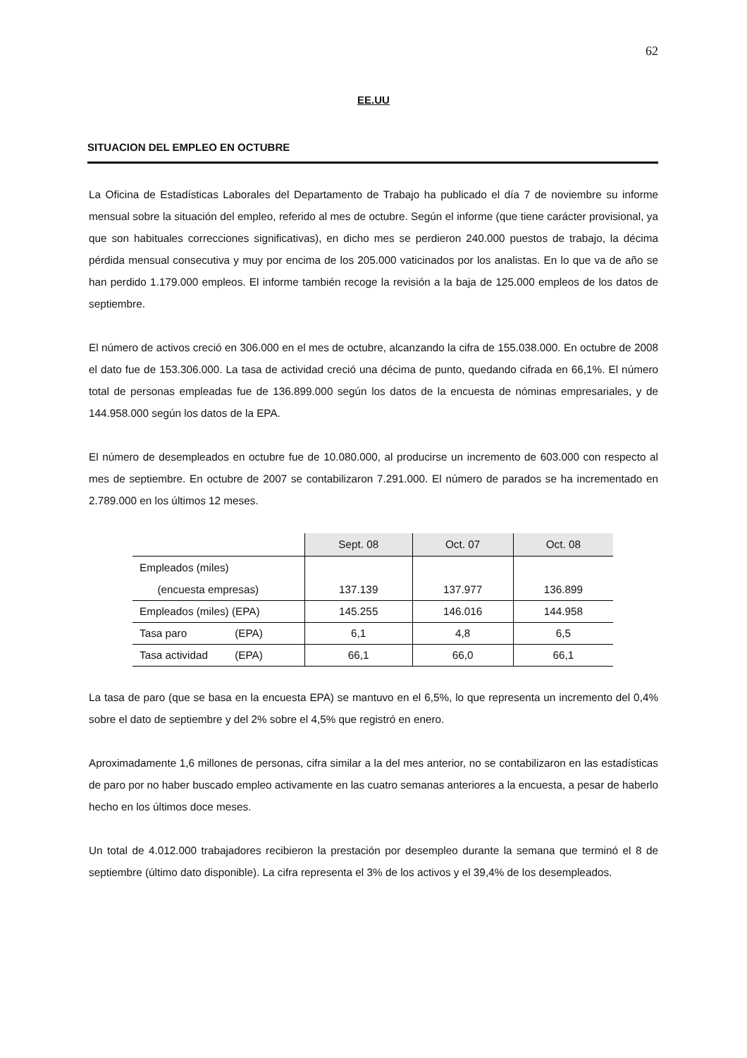62
EE.UU
SITUACION DEL EMPLEO EN OCTUBRE
La Oficina de Estadísticas Laborales del Departamento de Trabajo ha publicado el día 7 de noviembre su informe mensual sobre la situación del empleo, referido al mes de octubre. Según el informe (que tiene carácter provisional, ya que son habituales correcciones significativas), en dicho mes se perdieron 240.000 puestos de trabajo, la décima pérdida mensual consecutiva y muy por encima de los 205.000 vaticinados por los analistas. En lo que va de año se han perdido 1.179.000 empleos. El informe también recoge la revisión a la baja de 125.000 empleos de los datos de septiembre.
El número de activos creció en 306.000 en el mes de octubre, alcanzando la cifra de 155.038.000. En octubre de 2008 el dato fue de 153.306.000. La tasa de actividad creció una décima de punto, quedando cifrada en 66,1%. El número total de personas empleadas fue de 136.899.000 según los datos de la encuesta de nóminas empresariales, y de 144.958.000 según los datos de la EPA.
El número de desempleados en octubre fue de 10.080.000, al producirse un incremento de 603.000 con respecto al mes de septiembre. En octubre de 2007 se contabilizaron 7.291.000. El número de parados se ha incrementado en 2.789.000 en los últimos 12 meses.
| | Sept. 08 | Oct. 07 | Oct. 08 |
| --- | --- | --- | --- |
| Empleados (miles) (encuesta empresas) | 137.139 | 137.977 | 136.899 |
| Empleados (miles) (EPA) | 145.255 | 146.016 | 144.958 |
| Tasa paro (EPA) | 6,1 | 4,8 | 6,5 |
| Tasa actividad (EPA) | 66,1 | 66,0 | 66,1 |
La tasa de paro (que se basa en la encuesta EPA) se mantuvo en el 6,5%, lo que representa un incremento del 0,4% sobre el dato de septiembre y del 2% sobre el 4,5% que registró en enero.
Aproximadamente 1,6 millones de personas, cifra similar a la del mes anterior, no se contabilizaron en las estadísticas de paro por no haber buscado empleo activamente en las cuatro semanas anteriores a la encuesta, a pesar de haberlo hecho en los últimos doce meses.
Un total de 4.012.000 trabajadores recibieron la prestación por desempleo durante la semana que terminó el 8 de septiembre (último dato disponible). La cifra representa el 3% de los activos y el 39,4% de los desempleados.